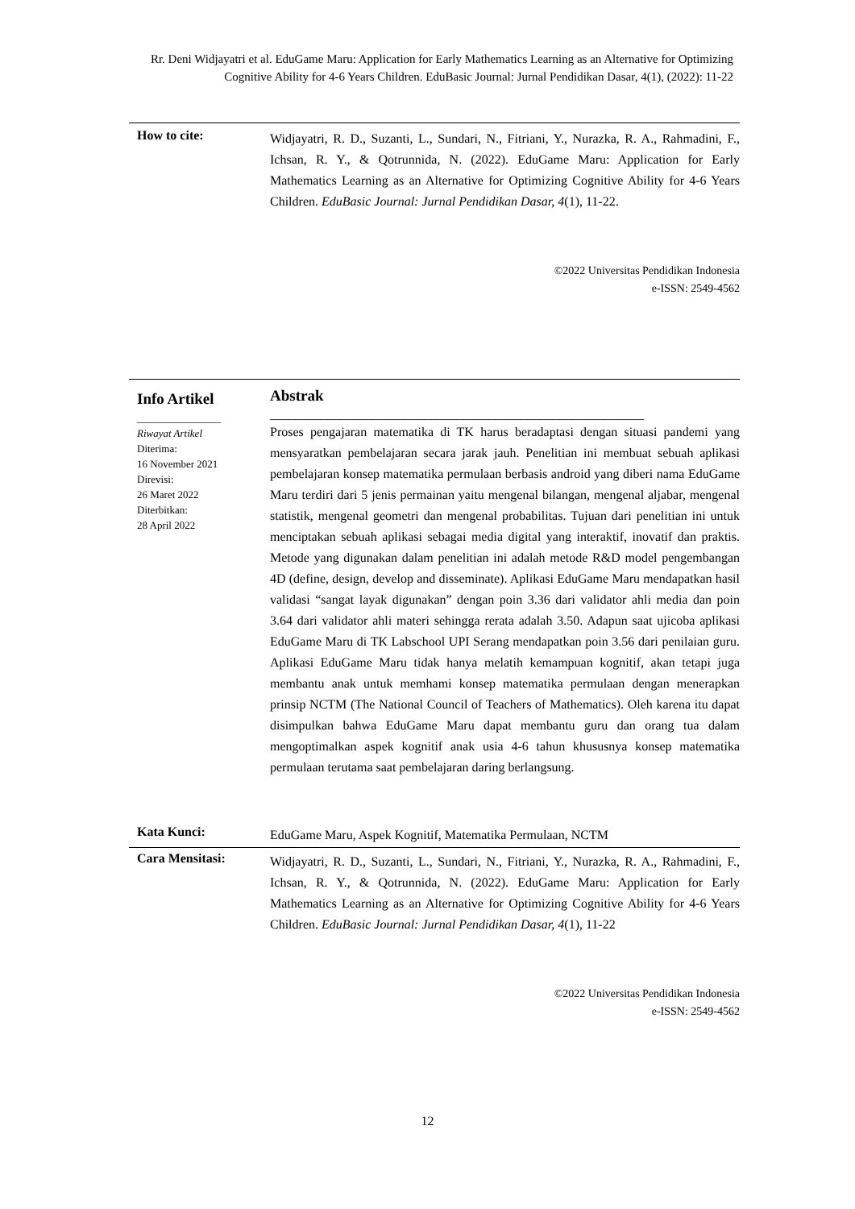Rr. Deni Widjayatri et al. EduGame Maru: Application for Early Mathematics Learning as an Alternative for Optimizing Cognitive Ability for 4-6 Years Children. EduBasic Journal: Jurnal Pendidikan Dasar, 4(1), (2022): 11-22
How to cite:
Widjayatri, R. D., Suzanti, L., Sundari, N., Fitriani, Y., Nurazka, R. A., Rahmadini, F., Ichsan, R. Y., & Qotrunnida, N. (2022). EduGame Maru: Application for Early Mathematics Learning as an Alternative for Optimizing Cognitive Ability for 4-6 Years Children. EduBasic Journal: Jurnal Pendidikan Dasar, 4(1), 11-22.
©2022 Universitas Pendidikan Indonesia
e-ISSN: 2549-4562
Info Artikel
________________
Riwayat Artikel
Diterima:
16 November 2021
Direvisi:
26 Maret 2022
Diterbitkan:
28 April 2022
Abstrak
__________________________________________________________
Proses pengajaran matematika di TK harus beradaptasi dengan situasi pandemi yang mensyaratkan pembelajaran secara jarak jauh. Penelitian ini membuat sebuah aplikasi pembelajaran konsep matematika permulaan berbasis android yang diberi nama EduGame Maru terdiri dari 5 jenis permainan yaitu mengenal bilangan, mengenal aljabar, mengenal statistik, mengenal geometri dan mengenal probabilitas. Tujuan dari penelitian ini untuk menciptakan sebuah aplikasi sebagai media digital yang interaktif, inovatif dan praktis. Metode yang digunakan dalam penelitian ini adalah metode R&D model pengembangan 4D (define, design, develop and disseminate). Aplikasi EduGame Maru mendapatkan hasil validasi “sangat layak digunakan” dengan poin 3.36 dari validator ahli media dan poin 3.64 dari validator ahli materi sehingga rerata adalah 3.50. Adapun saat ujicoba aplikasi EduGame Maru di TK Labschool UPI Serang mendapatkan poin 3.56 dari penilaian guru. Aplikasi EduGame Maru tidak hanya melatih kemampuan kognitif, akan tetapi juga membantu anak untuk memhami konsep matematika permulaan dengan menerapkan prinsip NCTM (The National Council of Teachers of Mathematics). Oleh karena itu dapat disimpulkan bahwa EduGame Maru dapat membantu guru dan orang tua dalam mengoptimalkan aspek kognitif anak usia 4-6 tahun khususnya konsep matematika permulaan terutama saat pembelajaran daring berlangsung.
Kata Kunci:
EduGame Maru, Aspek Kognitif, Matematika Permulaan, NCTM
Cara Mensitasi:
Widjayatri, R. D., Suzanti, L., Sundari, N., Fitriani, Y., Nurazka, R. A., Rahmadini, F., Ichsan, R. Y., & Qotrunnida, N. (2022). EduGame Maru: Application for Early Mathematics Learning as an Alternative for Optimizing Cognitive Ability for 4-6 Years Children. EduBasic Journal: Jurnal Pendidikan Dasar, 4(1), 11-22
©2022 Universitas Pendidikan Indonesia
e-ISSN: 2549-4562
12